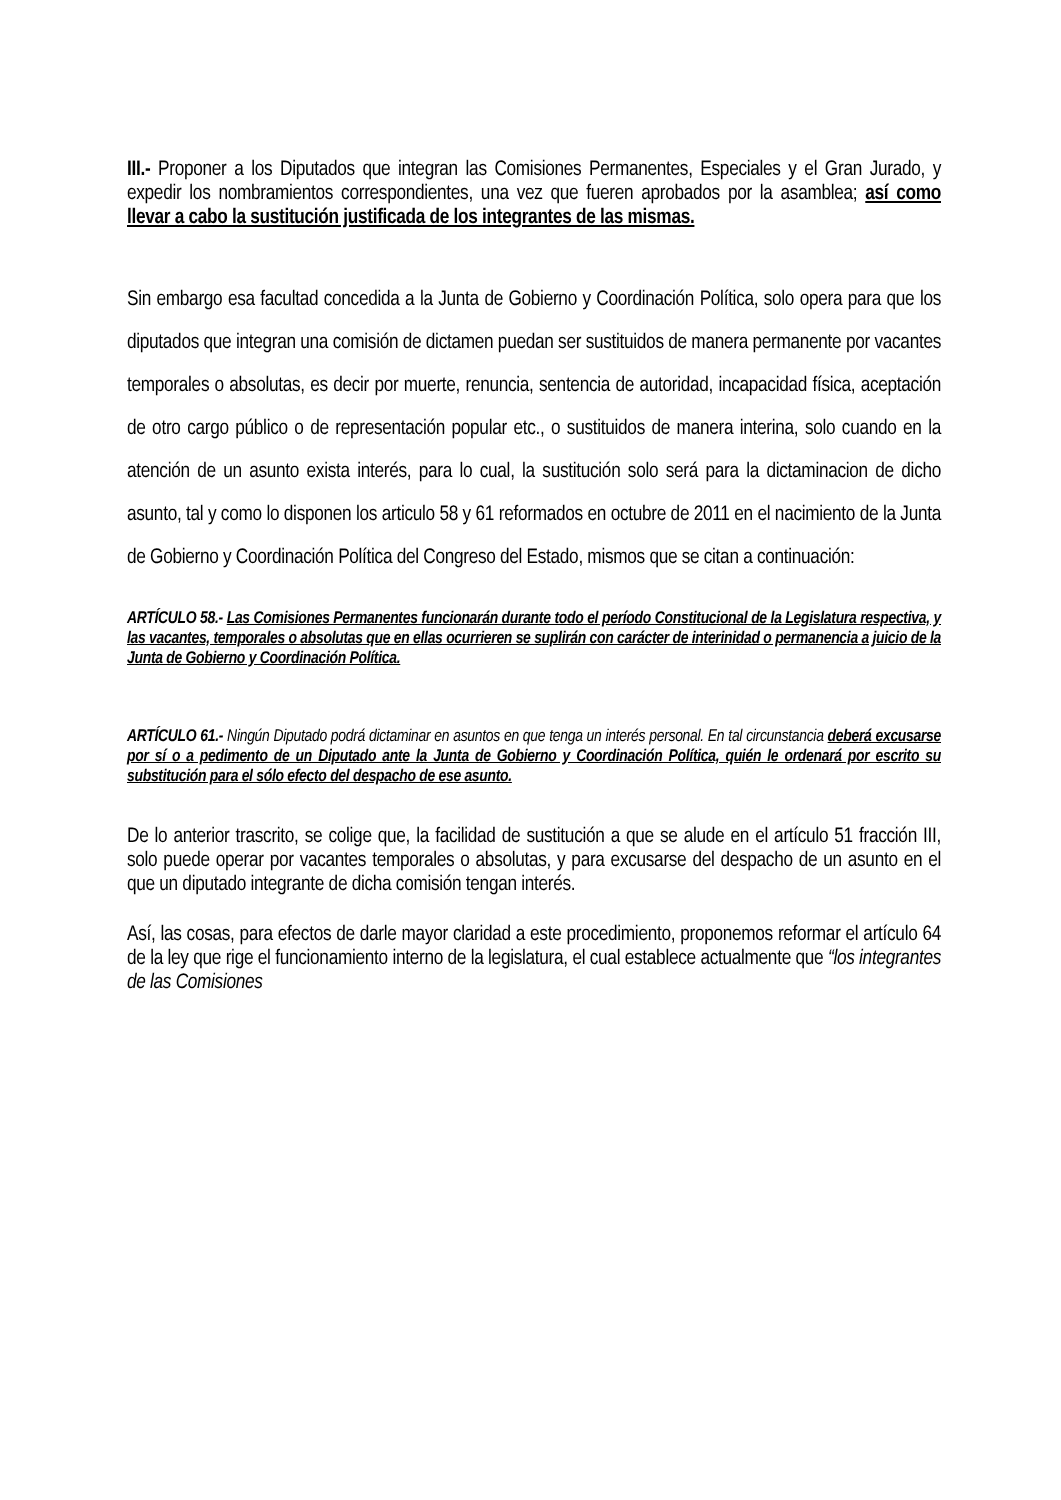III.- Proponer a los Diputados que integran las Comisiones Permanentes, Especiales y el Gran Jurado, y expedir los nombramientos correspondientes, una vez que fueren aprobados por la asamblea; así como llevar a cabo la sustitución justificada de los integrantes de las mismas.
Sin embargo esa facultad concedida a la Junta de Gobierno y Coordinación Política, solo opera para que los diputados que integran una comisión de dictamen puedan ser sustituidos de manera permanente por vacantes temporales o absolutas, es decir por muerte, renuncia, sentencia de autoridad, incapacidad física, aceptación de otro cargo público o de representación popular etc., o sustituidos de manera interina, solo cuando en la atención de un asunto exista interés, para lo cual, la sustitución solo será para la dictaminacion de dicho asunto, tal y como lo disponen los articulo 58 y 61 reformados en octubre de 2011 en el nacimiento de la Junta de Gobierno y Coordinación Política del Congreso del Estado, mismos que se citan a continuación:
ARTÍCULO 58.- Las Comisiones Permanentes funcionarán durante todo el período Constitucional de la Legislatura respectiva, y las vacantes, temporales o absolutas que en ellas ocurrieren se suplirán con carácter de interinidad o permanencia a juicio de la Junta de Gobierno y Coordinación Política.
ARTÍCULO 61.- Ningún Diputado podrá dictaminar en asuntos en que tenga un interés personal. En tal circunstancia deberá excusarse por sí o a pedimento de un Diputado ante la Junta de Gobierno y Coordinación Política, quién le ordenará por escrito su substitución para el sólo efecto del despacho de ese asunto.
De lo anterior trascrito, se colige que, la facilidad de sustitución a que se alude en el artículo 51 fracción III, solo puede operar por vacantes temporales o absolutas, y para excusarse del despacho de un asunto en el que un diputado integrante de dicha comisión tengan interés.
Así, las cosas, para efectos de darle mayor claridad a este procedimiento, proponemos reformar el artículo 64 de la ley que rige el funcionamiento interno de la legislatura, el cual establece actualmente que “los integrantes de las Comisiones